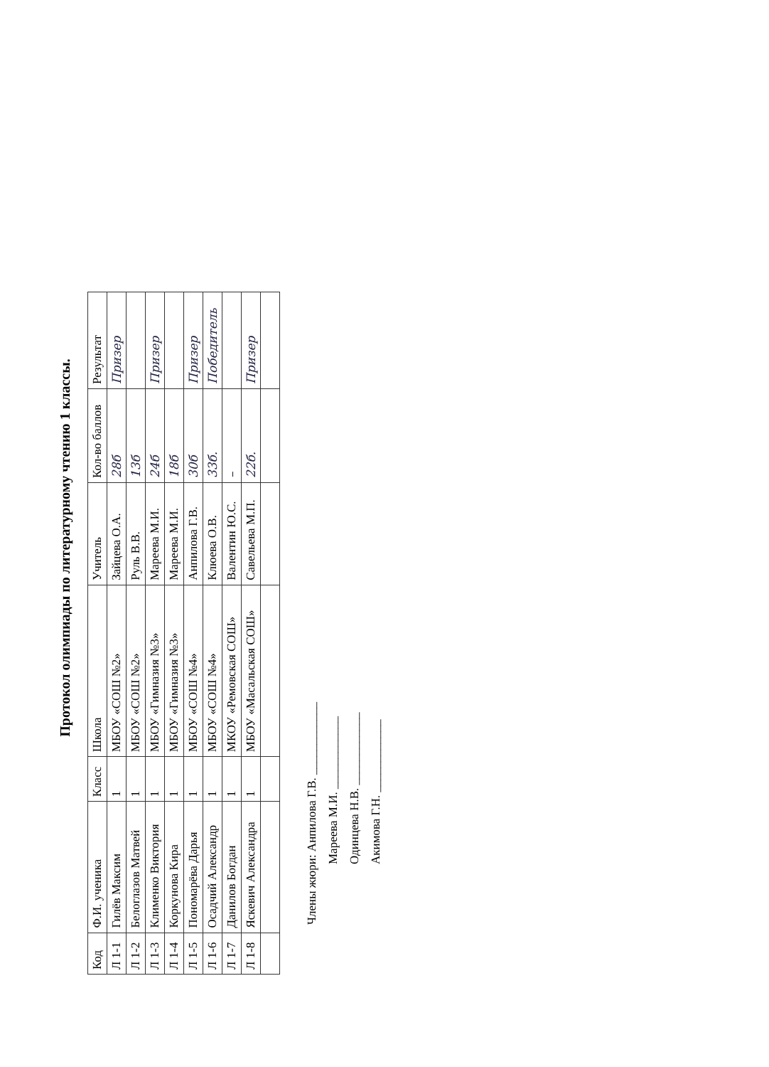Протокол олимпиады по литературному чтению 1 классы.
| Код | Ф.И. ученика | Класс | Школа | Учитель | Кол-во баллов | Результат |
| --- | --- | --- | --- | --- | --- | --- |
| Л 1-1 | Гилёв Максим | 1 | МБОУ «СОШ №2» | Зайцева О.А. | 28б | Призер |
| Л 1-2 | Белоглазов Матвей | 1 | МБОУ «СОШ №2» | Руль В.В. | 13б | |
| Л 1-3 | Клименко Виктория | 1 | МБОУ «Гимназия №3» | Мареева М.И. | 24б | Призер |
| Л 1-4 | Коркунова Кира | 1 | МБОУ «Гимназия №3» | Мареева М.И. | 18б | |
| Л 1-5 | Пономарёва Дарья | 1 | МБОУ «СОШ №4» | Анпилова Г.В. | 30б | Призер |
| Л 1-6 | Осадчий Александр | 1 | МБОУ «СОШ №4» | Клюева О.В. | 33б. | Победитель |
| Л 1-7 | Данилов Богдан | 1 | МКОУ «Ремовская СОШ» | Валентин Ю.С. | – | |
| Л 1-8 | Яскевич Александра | 1 | МБОУ «Масальская СОШ» | Савельева М.П. | 22б. | Призер |
Члены жюри: Анпилова Г.В. ____________
Мареева М.И. ____________
Одинцева Н.В. ____________
Акимова Г.Н. ____________